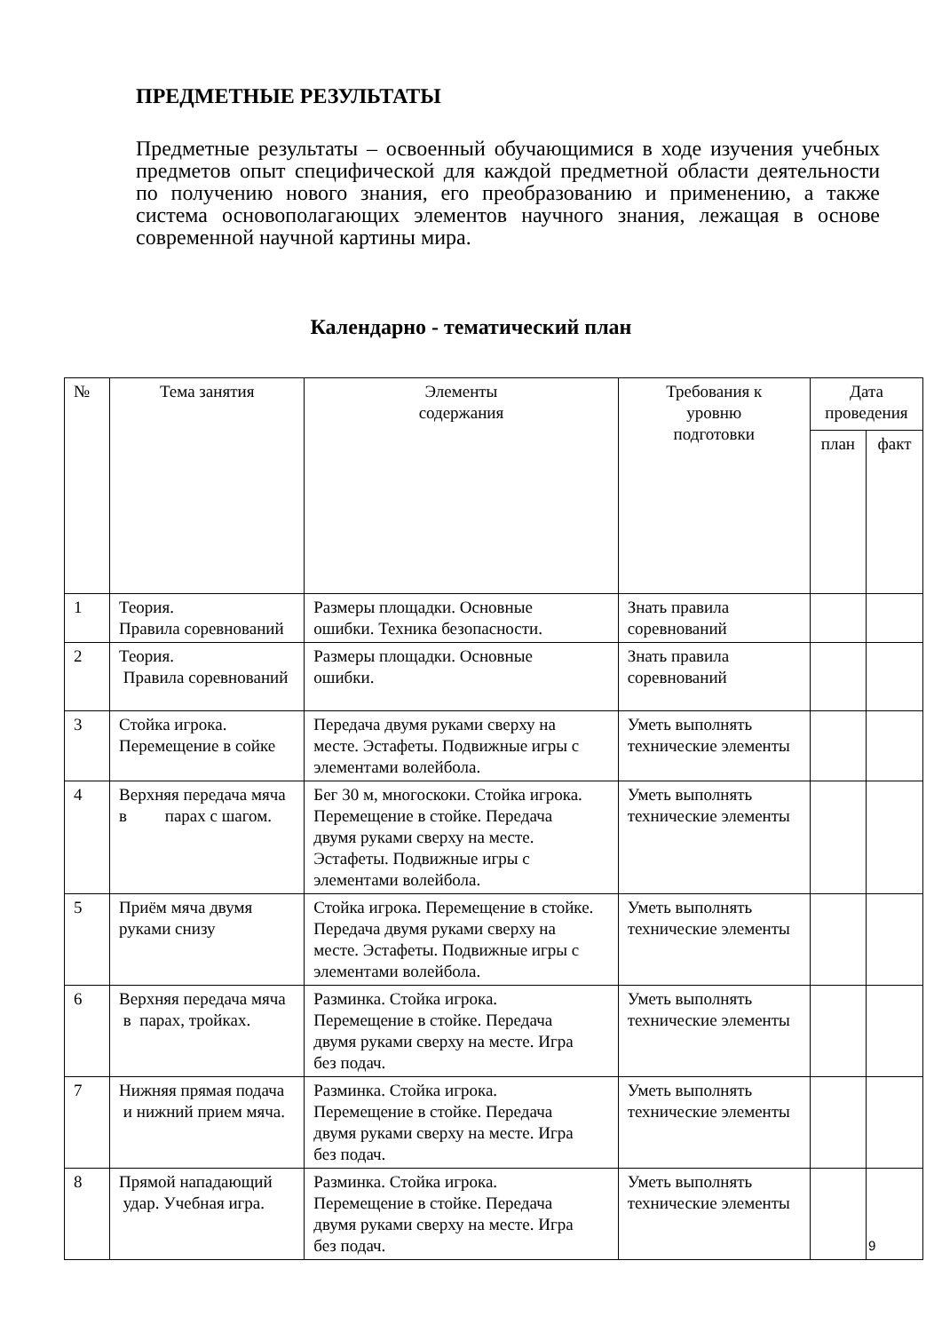ПРЕДМЕТНЫЕ РЕЗУЛЬТАТЫ
Предметные результаты – освоенный обучающимися в ходе изучения учебных предметов опыт специфической для каждой предметной области деятельности по получению нового знания, его преобразованию и применению, а также система основополагающих элементов научного знания, лежащая в основе современной научной картины мира.
Календарно - тематический план
| № | Тема занятия | Элементы содержания | Требования к уровню подготовки | Дата проведения | |
| --- | --- | --- | --- | --- | --- |
| | | | | план | факт |
| 1 | Теория. Правила соревнований | Размеры площадки. Основные ошибки. Техника безопасности. | Знать правила соревнований | | |
| 2 | Теория. Правила соревнований | Размеры площадки. Основные ошибки. | Знать правила соревнований | | |
| 3 | Стойка игрока. Перемещение в сойке | Передача двумя руками сверху на месте. Эстафеты. Подвижные игры с элементами волейбола. | Уметь выполнять технические элементы | | |
| 4 | Верхняя передача мяча в парах с шагом. | Бег 30 м, многоскоки. Стойка игрока. Перемещение в стойке. Передача двумя руками сверху на месте. Эстафеты. Подвижные игры с элементами волейбола. | Уметь выполнять технические элементы | | |
| 5 | Приём мяча двумя руками снизу | Стойка игрока. Перемещение в стойке. Передача двумя руками сверху на месте. Эстафеты. Подвижные игры с элементами волейбола. | Уметь выполнять технические элементы | | |
| 6 | Верхняя передача мяча в парах, тройках. | Разминка. Стойка игрока. Перемещение в стойке. Передача двумя руками сверху на месте. Игра без подач. | Уметь выполнять технические элементы | | |
| 7 | Нижняя прямая подача и нижний прием мяча. | Разминка. Стойка игрока. Перемещение в стойке. Передача двумя руками сверху на месте. Игра без подач. | Уметь выполнять технические элементы | | |
| 8 | Прямой нападающий удар. Учебная игра. | Разминка. Стойка игрока. Перемещение в стойке. Передача двумя руками сверху на месте. Игра без подач. | Уметь выполнять технические элементы | | |
9